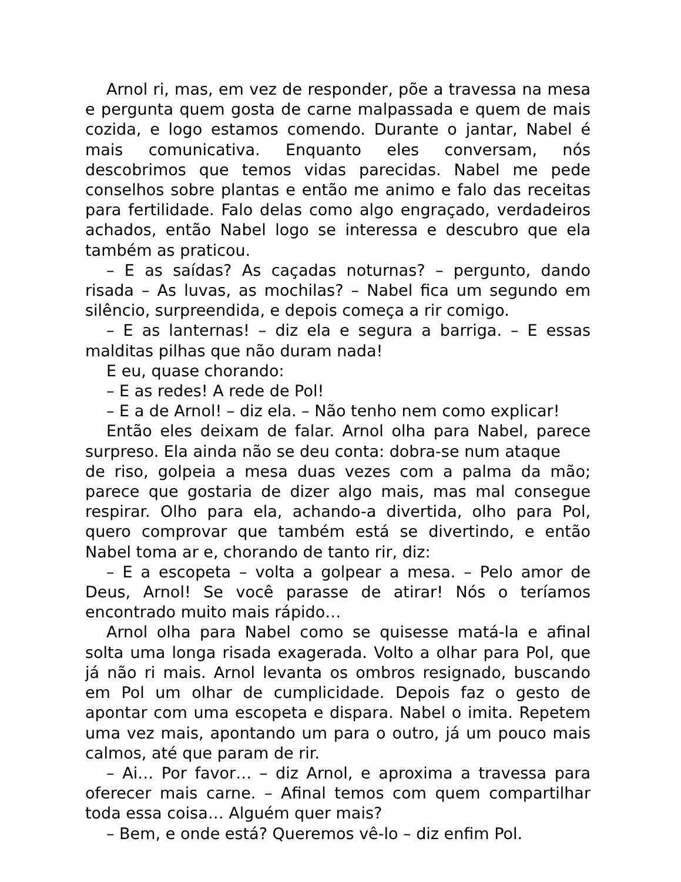Arnol ri, mas, em vez de responder, põe a travessa na mesa e pergunta quem gosta de carne malpassada e quem de mais cozida, e logo estamos comendo. Durante o jantar, Nabel é mais comunicativa. Enquanto eles conversam, nós descobrimos que temos vidas parecidas. Nabel me pede conselhos sobre plantas e então me animo e falo das receitas para fertilidade. Falo delas como algo engraçado, verdadeiros achados, então Nabel logo se interessa e descubro que ela também as praticou.
– E as saídas? As caçadas noturnas? – pergunto, dando risada – As luvas, as mochilas? – Nabel fica um segundo em silêncio, surpreendida, e depois começa a rir comigo.
– E as lanternas! – diz ela e segura a barriga. – E essas malditas pilhas que não duram nada!
E eu, quase chorando:
– E as redes! A rede de Pol!
– E a de Arnol! – diz ela. – Não tenho nem como explicar!
Então eles deixam de falar. Arnol olha para Nabel, parece surpreso. Ela ainda não se deu conta: dobra-se num ataque
de riso, golpeia a mesa duas vezes com a palma da mão; parece que gostaria de dizer algo mais, mas mal consegue respirar. Olho para ela, achando-a divertida, olho para Pol, quero comprovar que também está se divertindo, e então Nabel toma ar e, chorando de tanto rir, diz:
– E a escopeta – volta a golpear a mesa. – Pelo amor de Deus, Arnol! Se você parasse de atirar! Nós o teríamos encontrado muito mais rápido…
Arnol olha para Nabel como se quisesse matá-la e afinal solta uma longa risada exagerada. Volto a olhar para Pol, que já não ri mais. Arnol levanta os ombros resignado, buscando em Pol um olhar de cumplicidade. Depois faz o gesto de apontar com uma escopeta e dispara. Nabel o imita. Repetem uma vez mais, apontando um para o outro, já um pouco mais calmos, até que param de rir.
– Ai… Por favor… – diz Arnol, e aproxima a travessa para oferecer mais carne. – Afinal temos com quem compartilhar toda essa coisa… Alguém quer mais?
– Bem, e onde está? Queremos vê-lo – diz enfim Pol.